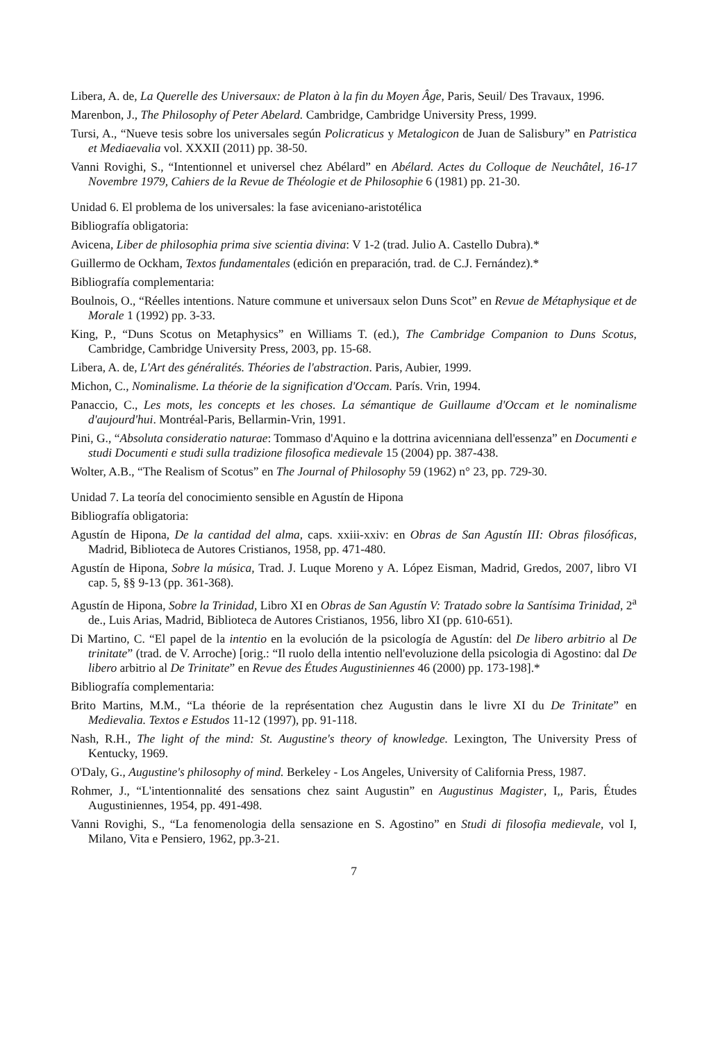Libera, A. de, La Querelle des Universaux: de Platon à la fin du Moyen Âge, Paris, Seuil/ Des Travaux, 1996.
Marenbon, J., The Philosophy of Peter Abelard. Cambridge, Cambridge University Press, 1999.
Tursi, A., “Nueve tesis sobre los universales según Policraticus y Metalogicon de Juan de Salisbury” en Patristica et Mediaevalia vol. XXXII (2011) pp. 38-50.
Vanni Rovighi, S., “Intentionnel et universel chez Abélard” en Abélard. Actes du Colloque de Neuchâtel, 16-17 Novembre 1979, Cahiers de la Revue de Théologie et de Philosophie 6 (1981) pp. 21-30.
Unidad 6. El problema de los universales: la fase aviceniano-aristotélica
Bibliografía obligatoria:
Avicena, Liber de philosophia prima sive scientia divina: V 1-2 (trad. Julio A. Castello Dubra).*
Guillermo de Ockham, Textos fundamentales (edición en preparación, trad. de C.J. Fernández).*
Bibliografía complementaria:
Boulnois, O., “Réelles intentions. Nature commune et universaux selon Duns Scot” en Revue de Métaphysique et de Morale 1 (1992) pp. 3-33.
King, P., “Duns Scotus on Metaphysics” en Williams T. (ed.), The Cambridge Companion to Duns Scotus, Cambridge, Cambridge University Press, 2003, pp. 15-68.
Libera, A. de, L'Art des généralités. Théories de l'abstraction. Paris, Aubier, 1999.
Michon, C., Nominalisme. La théorie de la signification d'Occam. París. Vrin, 1994.
Panaccio, C., Les mots, les concepts et les choses. La sémantique de Guillaume d'Occam et le nominalisme d'aujourd'hui. Montréal-Paris, Bellarmin-Vrin, 1991.
Pini, G., “Absoluta consideratio naturae: Tommaso d'Aquino e la dottrina avicenniana dell'essenza” en Documenti e studi Documenti e studi sulla tradizione filosofica medievale 15 (2004) pp. 387-438.
Wolter, A.B., “The Realism of Scotus” en The Journal of Philosophy 59 (1962) n° 23, pp. 729-30.
Unidad 7. La teoría del conocimiento sensible en Agustín de Hipona
Bibliografía obligatoria:
Agustín de Hipona, De la cantidad del alma, caps. xxiii-xxiv: en Obras de San Agustín III: Obras filosóficas, Madrid, Biblioteca de Autores Cristianos, 1958, pp. 471-480.
Agustín de Hipona, Sobre la música, Trad. J. Luque Moreno y A. López Eisman, Madrid, Gredos, 2007, libro VI cap. 5, §§ 9-13 (pp. 361-368).
Agustín de Hipona, Sobre la Trinidad, Libro XI en Obras de San Agustín V: Tratado sobre la Santísima Trinidad, 2<sup>a</sup> de., Luis Arias, Madrid, Biblioteca de Autores Cristianos, 1956, libro XI (pp. 610-651).
Di Martino, C. “El papel de la intentio en la evolución de la psicología de Agustín: del De libero arbitrio al De trinitate” (trad. de V. Arroche) [orig.: “Il ruolo della intentio nell'evoluzione della psicologia di Agostino: dal De libero arbitrio al De Trinitate” en Revue des Études Augustiniennes 46 (2000) pp. 173-198].*
Bibliografía complementaria:
Brito Martins, M.M., “La théorie de la représentation chez Augustin dans le livre XI du De Trinitate” en Medievalia. Textos e Estudos 11-12 (1997), pp. 91-118.
Nash, R.H., The light of the mind: St. Augustine's theory of knowledge. Lexington, The University Press of Kentucky, 1969.
O'Daly, G., Augustine's philosophy of mind. Berkeley - Los Angeles, University of California Press, 1987.
Rohmer, J., “L'intentionnalité des sensations chez saint Augustin” en Augustinus Magister, I,, Paris, Études Augustiniennes, 1954, pp. 491-498.
Vanni Rovighi, S., “La fenomenologia della sensazione en S. Agostino” en Studi di filosofia medievale, vol I, Milano, Vita e Pensiero, 1962, pp.3-21.
7